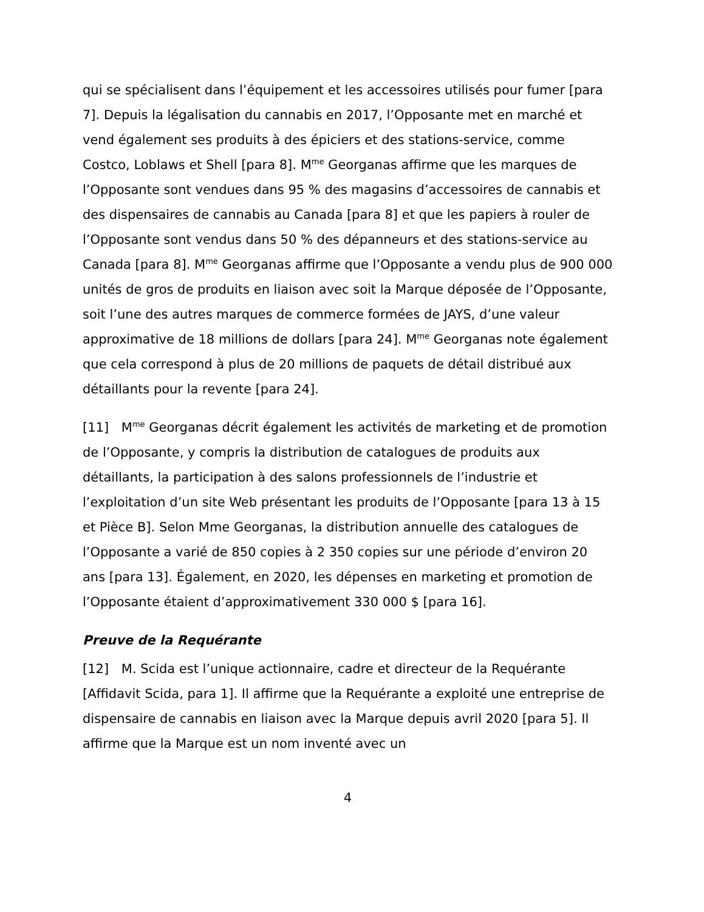qui se spécialisent dans l’équipement et les accessoires utilisés pour fumer [para 7]. Depuis la légalisation du cannabis en 2017, l’Opposante met en marché et vend également ses produits à des épiciers et des stations-service, comme Costco, Loblaws et Shell [para 8]. M<sup>me</sup> Georganas affirme que les marques de l’Opposante sont vendues dans 95 % des magasins d’accessoires de cannabis et des dispensaires de cannabis au Canada [para 8] et que les papiers à rouler de l’Opposante sont vendus dans 50 % des dépanneurs et des stations-service au Canada [para 8]. M<sup>me</sup> Georganas affirme que l’Opposante a vendu plus de 900 000 unités de gros de produits en liaison avec soit la Marque déposée de l’Opposante, soit l’une des autres marques de commerce formées de JAYS, d’une valeur approximative de 18 millions de dollars [para 24]. M<sup>me</sup> Georganas note également que cela correspond à plus de 20 millions de paquets de détail distribué aux détaillants pour la revente [para 24].
[11] M<sup>me</sup> Georganas décrit également les activités de marketing et de promotion de l’Opposante, y compris la distribution de catalogues de produits aux détaillants, la participation à des salons professionnels de l’industrie et l’exploitation d’un site Web présentant les produits de l’Opposante [para 13 à 15 et Pièce B]. Selon Mme Georganas, la distribution annuelle des catalogues de l’Opposante a varié de 850 copies à 2 350 copies sur une période d’environ 20 ans [para 13]. Également, en 2020, les dépenses en marketing et promotion de l’Opposante étaient d’approximativement 330 000 $ [para 16].
Preuve de la Requérante
[12] M. Scida est l’unique actionnaire, cadre et directeur de la Requérante [Affidavit Scida, para 1]. Il affirme que la Requérante a exploité une entreprise de dispensaire de cannabis en liaison avec la Marque depuis avril 2020 [para 5]. Il affirme que la Marque est un nom inventé avec un
4